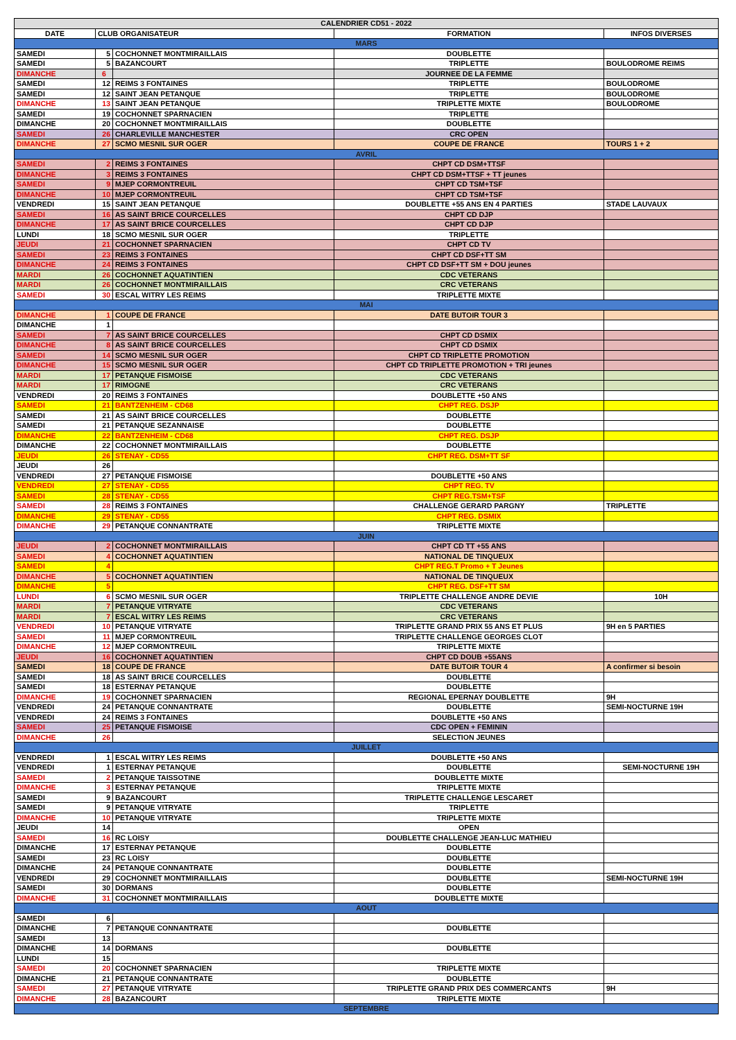| CALENDRIER CD51 - 2022 | | | | |
| DATE | CLUB ORGANISATEUR | | FORMATION | INFOS DIVERSES |
| MARS | | | | |
| SAMEDI | 5 | COCHONNET MONTMIRAILLAIS | DOUBLETTE | |
| SAMEDI | 5 | BAZANCOURT | TRIPLETTE | BOULODROME REIMS |
| DIMANCHE | 6 | | JOURNEE DE LA FEMME | |
| SAMEDI | 12 | REIMS 3 FONTAINES | TRIPLETTE | BOULODROME |
| SAMEDI | 12 | SAINT JEAN PETANQUE | TRIPLETTE | BOULODROME |
| DIMANCHE | 13 | SAINT JEAN PETANQUE | TRIPLETTE MIXTE | BOULODROME |
| SAMEDI | 19 | COCHONNET SPARNACIEN | TRIPLETTE | |
| DIMANCHE | 20 | COCHONNET MONTMIRAILLAIS | DOUBLETTE | |
| SAMEDI | 26 | CHARLEVILLE MANCHESTER | CRC OPEN | |
| DIMANCHE | 27 | SCMO MESNIL SUR OGER | COUPE DE FRANCE | TOURS 1 + 2 |
| AVRIL | | | | |
| SAMEDI | 2 | REIMS 3 FONTAINES | CHPT CD DSM+TTSF | |
| DIMANCHE | 3 | REIMS 3 FONTAINES | CHPT CD DSM+TTSF + TT jeunes | |
| SAMEDI | 9 | MJEP CORMONTREUIL | CHPT CD TSM+TSF | |
| DIMANCHE | 10 | MJEP CORMONTREUIL | CHPT CD TSM+TSF | |
| VENDREDI | 15 | SAINT JEAN PETANQUE | DOUBLETTE +55 ANS EN 4 PARTIES | STADE LAUVAUX |
| SAMEDI | 16 | AS SAINT BRICE COURCELLES | CHPT CD DJP | |
| DIMANCHE | 17 | AS SAINT BRICE COURCELLES | CHPT CD DJP | |
| LUNDI | 18 | SCMO MESNIL SUR OGER | TRIPLETTE | |
| JEUDI | 21 | COCHONNET SPARNACIEN | CHPT CD TV | |
| SAMEDI | 23 | REIMS 3 FONTAINES | CHPT CD DSF+TT SM | |
| DIMANCHE | 24 | REIMS 3 FONTAINES | CHPT CD DSF+TT SM + DOU jeunes | |
| MARDI | 26 | COCHONNET AQUATINTIEN | CDC VETERANS | |
| MARDI | 26 | COCHONNET MONTMIRAILLAIS | CRC VETERANS | |
| SAMEDI | 30 | ESCAL WITRY LES REIMS | TRIPLETTE MIXTE | |
| MAI | | | | |
| DIMANCHE | 1 | COUPE DE FRANCE | DATE BUTOIR TOUR 3 | |
| DIMANCHE | 1 | | | |
| SAMEDI | 7 | AS SAINT BRICE COURCELLES | CHPT CD DSMIX | |
| DIMANCHE | 8 | AS SAINT BRICE COURCELLES | CHPT CD DSMIX | |
| SAMEDI | 14 | SCMO MESNIL SUR OGER | CHPT CD TRIPLETTE PROMOTION | |
| DIMANCHE | 15 | SCMO MESNIL SUR OGER | CHPT CD TRIPLETTE PROMOTION + TRI jeunes | |
| MARDI | 17 | PETANQUE FISMOISE | CDC VETERANS | |
| MARDI | 17 | RIMOGNE | CRC VETERANS | |
| VENDREDI | 20 | REIMS 3 FONTAINES | DOUBLETTE +50 ANS | |
| SAMEDI | 21 | BANTZENHEIM - CD68 | CHPT REG. DSJP | |
| SAMEDI | 21 | AS SAINT BRICE COURCELLES | DOUBLETTE | |
| SAMEDI | 21 | PETANQUE SEZANNAISE | DOUBLETTE | |
| DIMANCHE | 22 | BANTZENHEIM - CD68 | CHPT REG. DSJP | |
| DIMANCHE | 22 | COCHONNET MONTMIRAILLAIS | DOUBLETTE | |
| JEUDI | 26 | STENAY - CD55 | CHPT REG. DSM+TT SF | |
| JEUDI | 26 | | | |
| VENDREDI | 27 | PETANQUE FISMOISE | DOUBLETTE +50 ANS | |
| VENDREDI | 27 | STENAY - CD55 | CHPT REG. TV | |
| SAMEDI | 28 | STENAY - CD55 | CHPT REG.TSM+TSF | |
| SAMEDI | 28 | REIMS 3 FONTAINES | CHALLENGE GERARD PARGNY | TRIPLETTE |
| DIMANCHE | 29 | STENAY - CD55 | CHPT REG. DSMIX | |
| DIMANCHE | 29 | PETANQUE CONNANTRATE | TRIPLETTE MIXTE | |
| JUIN | | | | |
| JEUDI | 2 | COCHONNET MONTMIRAILLAIS | CHPT CD TT +55 ANS | |
| SAMEDI | 4 | COCHONNET AQUATINTIEN | NATIONAL DE TINQUEUX | |
| SAMEDI | 4 | | CHPT REG.T Promo + T Jeunes | |
| DIMANCHE | 5 | COCHONNET AQUATINTIEN | NATIONAL DE TINQUEUX | |
| DIMANCHE | 5 | | CHPT REG. DSF+TT SM | |
| LUNDI | 6 | SCMO MESNIL SUR OGER | TRIPLETTE CHALLENGE ANDRE DEVIE | 10H |
| MARDI | 7 | PETANQUE VITRYATE | CDC VETERANS | |
| MARDI | 7 | ESCAL WITRY LES REIMS | CRC VETERANS | |
| VENDREDI | 10 | PETANQUE VITRYATE | TRIPLETTE GRAND PRIX 55 ANS ET PLUS | 9H en 5 PARTIES |
| SAMEDI | 11 | MJEP CORMONTREUIL | TRIPLETTE CHALLENGE GEORGES CLOT | |
| DIMANCHE | 12 | MJEP CORMONTREUIL | TRIPLETTE MIXTE | |
| JEUDI | 16 | COCHONNET AQUATINTIEN | CHPT CD DOUB +55ANS | |
| SAMEDI | 18 | COUPE DE FRANCE | DATE BUTOIR TOUR 4 | A confirmer si besoin |
| SAMEDI | 18 | AS SAINT BRICE COURCELLES | DOUBLETTE | |
| SAMEDI | 18 | ESTERNAY PETANQUE | DOUBLETTE | |
| DIMANCHE | 19 | COCHONNET SPARNACIEN | REGIONAL EPERNAY DOUBLETTE | 9H |
| VENDREDI | 24 | PETANQUE CONNANTRATE | DOUBLETTE | SEMI-NOCTURNE 19H |
| VENDREDI | 24 | REIMS 3 FONTAINES | DOUBLETTE +50 ANS | |
| SAMEDI | 25 | PETANQUE FISMOISE | CDC OPEN + FEMININ | |
| DIMANCHE | 26 | | SELECTION JEUNES | |
| JUILLET | | | | |
| VENDREDI | 1 | ESCAL WITRY LES REIMS | DOUBLETTE +50 ANS | |
| VENDREDI | 1 | ESTERNAY PETANQUE | DOUBLETTE | SEMI-NOCTURNE 19H |
| SAMEDI | 2 | PETANQUE TAISSOTINE | DOUBLETTE MIXTE | |
| DIMANCHE | 3 | ESTERNAY PETANQUE | TRIPLETTE MIXTE | |
| SAMEDI | 9 | BAZANCOURT | TRIPLETTE CHALLENGE LESCARET | |
| SAMEDI | 9 | PETANQUE VITRYATE | TRIPLETTE | |
| DIMANCHE | 10 | PETANQUE VITRYATE | TRIPLETTE MIXTE | |
| JEUDI | 14 | | OPEN | |
| SAMEDI | 16 | RC LOISY | DOUBLETTE CHALLENGE JEAN-LUC MATHIEU | |
| DIMANCHE | 17 | ESTERNAY PETANQUE | DOUBLETTE | |
| SAMEDI | 23 | RC LOISY | DOUBLETTE | |
| DIMANCHE | 24 | PETANQUE CONNANTRATE | DOUBLETTE | |
| VENDREDI | 29 | COCHONNET MONTMIRAILLAIS | DOUBLETTE | SEMI-NOCTURNE 19H |
| SAMEDI | 30 | DORMANS | DOUBLETTE | |
| DIMANCHE | 31 | COCHONNET MONTMIRAILLAIS | DOUBLETTE MIXTE | |
| AOUT | | | | |
| SAMEDI | 6 | | | |
| DIMANCHE | 7 | PETANQUE CONNANTRATE | DOUBLETTE | |
| SAMEDI | 13 | | | |
| DIMANCHE | 14 | DORMANS | DOUBLETTE | |
| LUNDI | 15 | | | |
| SAMEDI | 20 | COCHONNET SPARNACIEN | TRIPLETTE MIXTE | |
| DIMANCHE | 21 | PETANQUE CONNANTRATE | DOUBLETTE | |
| SAMEDI | 27 | PETANQUE VITRYATE | TRIPLETTE GRAND PRIX DES COMMERCANTS | 9H |
| DIMANCHE | 28 | BAZANCOURT | TRIPLETTE MIXTE | |
| SEPTEMBRE | | | | |